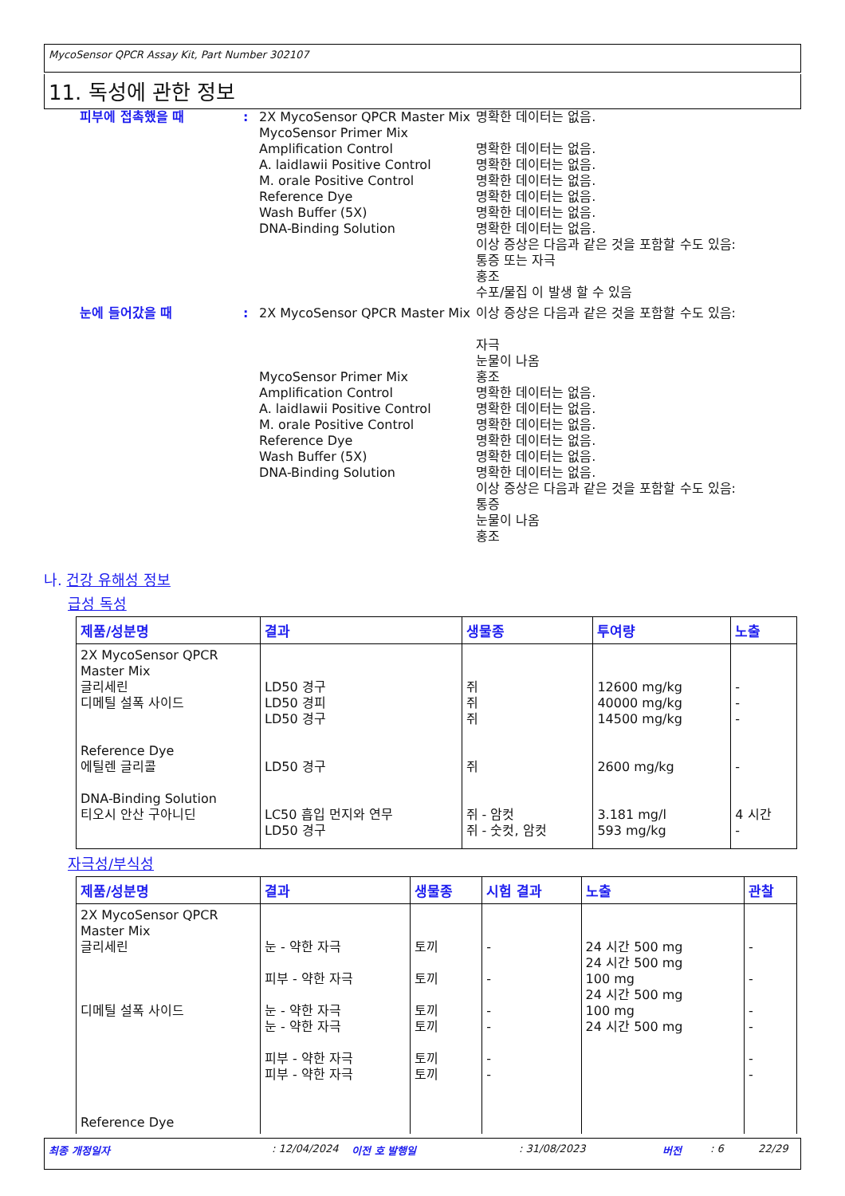MycoSensor QPCR Assay Kit, Part Number 302107
11. 독성에 관한 정보
피부에 접촉했을 때 : 2X MycoSensor QPCR Master Mix
MycoSensor Primer Mix
Amplification Control
A. laidlawii Positive Control
M. orale Positive Control
Reference Dye
Wash Buffer (5X)
DNA-Binding Solution
명확한 데이터는 없음.
명확한 데이터는 없음.
명확한 데이터는 없음.
명확한 데이터는 없음.
명확한 데이터는 없음.
명확한 데이터는 없음.
명확한 데이터는 없음.
이상 증상은 다음과 같은 것을 포함할 수도 있음:
통증 또는 자극
홍조
수포/물집 이 발생 할 수 있음
눈에 들어갔을 때 : 2X MycoSensor QPCR Master Mix
MycoSensor Primer Mix
Amplification Control
A. laidlawii Positive Control
M. orale Positive Control
Reference Dye
Wash Buffer (5X)
DNA-Binding Solution
이상 증상은 다음과 같은 것을 포함할 수도 있음:
자극
눈물이 나옴
홍조
명확한 데이터는 없음.
명확한 데이터는 없음.
명확한 데이터는 없음.
명확한 데이터는 없음.
명확한 데이터는 없음.
명확한 데이터는 없음.
이상 증상은 다음과 같은 것을 포함할 수도 있음:
통증
눈물이 나옴
홍조
나. 건강 유해성 정보
급성 독성
| 제품/성분명 | 결과 | 생물종 | 투여량 | 노출 |
| --- | --- | --- | --- | --- |
| 2X MycoSensor QPCR Master Mix 글리세린 디메틸 설폭 사이드 Reference Dye 에틸렌 글리콜 DNA-Binding Solution 티오시 안산 구아니딘 | LD50 경구 LD50 경피 LD50 경구 LD50 경구 LC50 흡입 먼지와 연무 LD50 경구 | 쥐 쥐 쥐 쥐 쥐 - 암컷 쥐 - 숫컷, 암컷 | 12600 mg/kg 40000 mg/kg 14500 mg/kg 2600 mg/kg 3.181 mg/l 593 mg/kg | - - - - 4 시간 - |
자극성/부식성
| 제품/성분명 | 결과 | 생물종 | 시험 결과 | 노출 | 관찰 |
| --- | --- | --- | --- | --- | --- |
| 2X MycoSensor QPCR Master Mix 글리세린 디메틸 설폭 사이드 Reference Dye | 눈 - 약한 자극 피부 - 약한 자극 눈 - 약한 자극 눈 - 약한 자극 피부 - 약한 자극 피부 - 약한 자극 | 토끼 토끼 토끼 토끼 토끼 토끼 | - - - - - - | 24 시간 500 mg 24 시간 500 mg 100 mg 24 시간 500 mg 100 mg 24 시간 500 mg | - - - - - - |
최종 개정일자: 12/04/2024 이전 호 발행일: 31/08/2023 버전: 6 22/29